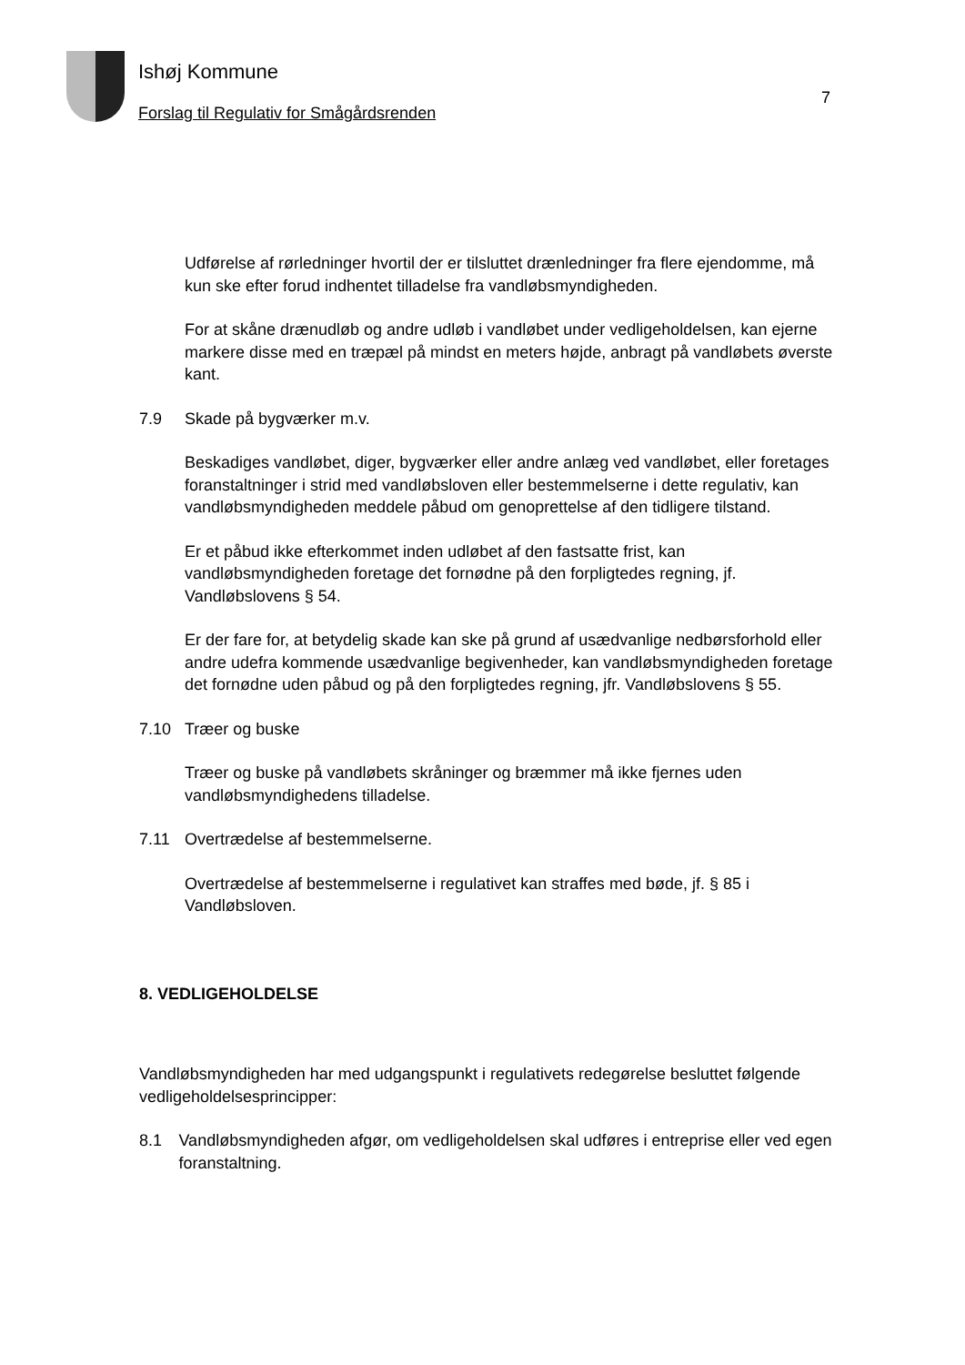Ishøj Kommune
Forslag til Regulativ for Smågårdsrenden
7
Udførelse af rørledninger hvortil der er tilsluttet drænledninger fra flere ejendomme, må kun ske efter forud indhentet tilladelse fra vandløbsmyndigheden.
For at skåne drænudløb og andre udløb i vandløbet under vedligeholdelsen, kan ejerne markere disse med en træpæl på mindst en meters højde, anbragt på vandløbets øverste kant.
7.9 Skade på bygværker m.v.
Beskadiges vandløbet, diger, bygværker eller andre anlæg ved vandløbet, eller foretages foranstaltninger i strid med vandløbsloven eller bestemmelserne i dette regulativ, kan vandløbsmyndigheden meddele påbud om genoprettelse af den tidligere tilstand.
Er et påbud ikke efterkommet inden udløbet af den fastsatte frist, kan vandløbsmyndigheden foretage det fornødne på den forpligtedes regning, jf. Vandløbslovens § 54.
Er der fare for, at betydelig skade kan ske på grund af usædvanlige nedbørsforhold eller andre udefra kommende usædvanlige begivenheder, kan vandløbsmyndigheden foretage det fornødne uden påbud og på den forpligtedes regning, jfr. Vandløbslovens § 55.
7.10 Træer og buske
Træer og buske på vandløbets skråninger og bræmmer må ikke fjernes uden vandløbsmyndighedens tilladelse.
7.11 Overtrædelse af bestemmelserne.
Overtrædelse af bestemmelserne i regulativet kan straffes med bøde, jf. § 85 i Vandløbsloven.
8. VEDLIGEHOLDELSE
Vandløbsmyndigheden har med udgangspunkt i regulativets redegørelse besluttet følgende vedligeholdelsesprincipper:
8.1 Vandløbsmyndigheden afgør, om vedligeholdelsen skal udføres i entreprise eller ved egen foranstaltning.